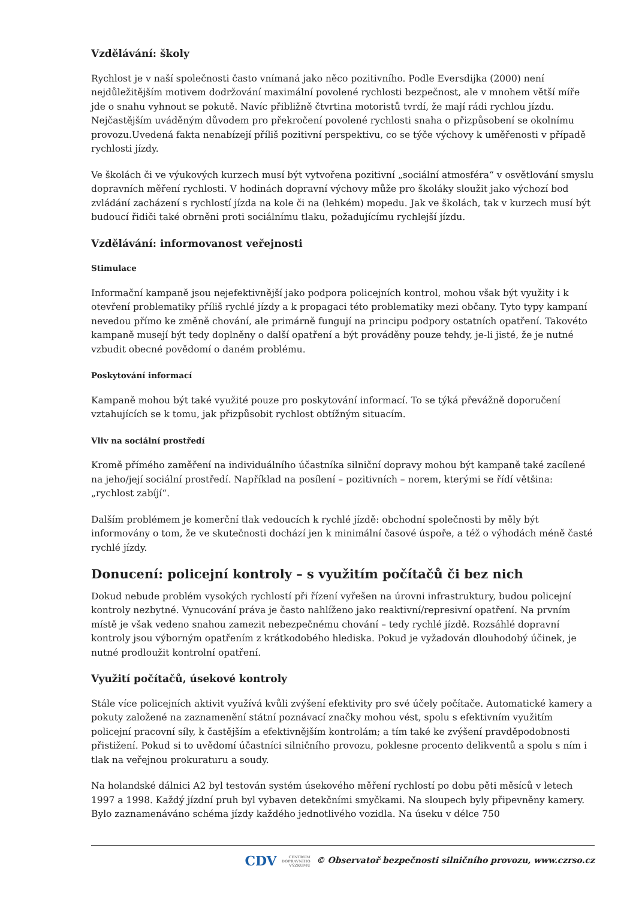Vzdělávání: školy
Rychlost je v naší společnosti často vnímaná jako něco pozitivního. Podle Eversdijka (2000) není nejdůležitějším motivem dodržování maximální povolené rychlosti bezpečnost, ale v mnohem větší míře jde o snahu vyhnout se pokutě. Navíc přibližně čtvrtina motoristů tvrdí, že mají rádi rychlou jízdu. Nejčastějším uváděným důvodem pro překročení povolené rychlosti snaha o přizpůsobení se okolnímu provozu.Uvedená fakta nenabízejí příliš pozitivní perspektivu, co se týče výchovy k uměřenosti v případě rychlosti jízdy.
Ve školách či ve výukových kurzech musí být vytvořena pozitivní „sociální atmosféra“ v osvětlování smyslu dopravních měření rychlosti. V hodinách dopravní výchovy může pro školáky sloužit jako výchozí bod zvládání zacházení s rychlostí jízda na kole či na (lehkém) mopedu. Jak ve školách, tak v kurzech musí být budoucí řidiči také obrněni proti sociálnímu tlaku, požadujícímu rychlejší jízdu.
Vzdělávání: informovanost veřejnosti
Stimulace
Informační kampaně jsou nejefektivnější jako podpora policejních kontrol, mohou však být využity i k otevření problematiky příliš rychlé jízdy a k propagaci této problematiky mezi občany. Tyto typy kampaní nevedou přímo ke změně chování, ale primárně fungují na principu podpory ostatních opatření. Takovéto kampaně musejí být tedy doplněny o další opatření a být prováděny pouze tehdy, je-li jisté, že je nutné vzbudit obecné povědomí o daném problému.
Poskytování informací
Kampaně mohou být také využité pouze pro poskytování informací. To se týká převážně doporučení vztahujících se k tomu, jak přizpůsobit rychlost obtížným situacím.
Vliv na sociální prostředí
Kromě přímého zaměření na individuálního účastníka silniční dopravy mohou být kampaně také zacílené na jeho/její sociální prostředí. Například na posílení – pozitivních – norem, kterými se řídí většina: „rychlost zabíjí“.
Dalším problémem je komerční tlak vedoucích k rychlé jízdě: obchodní společnosti by měly být informovány o tom, že ve skutečnosti dochází jen k minimální časové úspoře, a též o výhodách méně časté rychlé jízdy.
Donucení: policejní kontroly – s využitím počítačů či bez nich
Dokud nebude problém vysokých rychlostí při řízení vyřešen na úrovni infrastruktury, budou policejní kontroly nezbytné. Vynucování práva je často nahlíženo jako reaktivní/represivní opatření. Na prvním místě je však vedeno snahou zamezit nebezpečnému chování – tedy rychlé jízdě. Rozsáhlé dopravní kontroly jsou výborným opatřením z krátkodobého hlediska. Pokud je vyžadován dlouhodobý účinek, je nutné prodloužit kontrolní opatření.
Využití počítačů, úsekové kontroly
Stále více policejních aktivit využívá kvůli zvýšení efektivity pro své účely počítače. Automatické kamery a pokuty založené na zaznamenění státní poznávací značky mohou vést, spolu s efektivním využitím policejní pracovní síly, k častějším a efektivnějším kontrolám; a tím také ke zvýšení pravděpodobnosti přistižení. Pokud si to uvědomí účastníci silničního provozu, poklesne procento delikventů a spolu s ním i tlak na veřejnou prokuraturu a soudy.
Na holandské dálnici A2 byl testován systém úsekového měření rychlostí po dobu pěti měsíců v letech 1997 a 1998. Každý jízdní pruh byl vybaven detekčními smyčkami. Na sloupech byly připevněny kamery. Bylo zaznamenáváno schéma jízdy každého jednotlivého vozidla. Na úseku v délce 750
CDV CENTRUM
DOPRAVNÍHO
VÝZKUMU © Observatoř bezpečnosti silničního provozu, www.czrso.cz